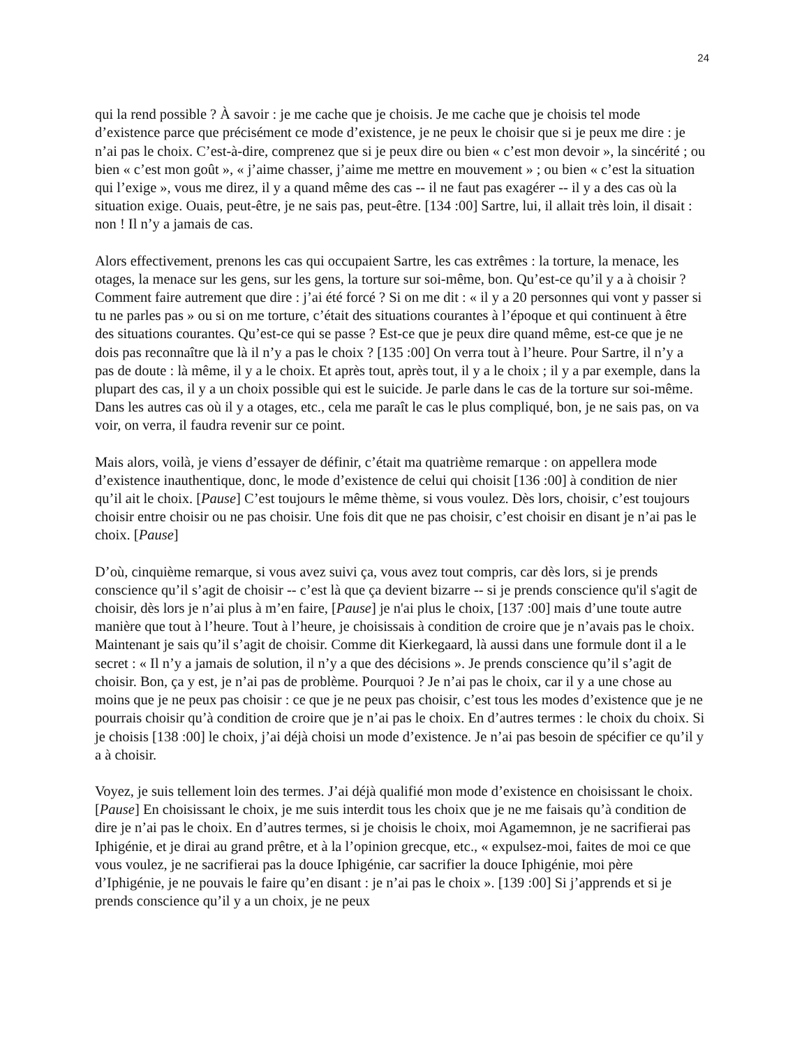24
qui la rend possible ? À savoir : je me cache que je choisis. Je me cache que je choisis tel mode d’existence parce que précisément ce mode d’existence, je ne peux le choisir que si je peux me dire : je n’ai pas le choix. C’est-à-dire, comprenez que si je peux dire ou bien « c’est mon devoir », la sincérité ; ou bien « c’est mon goût », « j’aime chasser, j’aime me mettre en mouvement » ; ou bien « c’est la situation qui l’exige », vous me direz, il y a quand même des cas -- il ne faut pas exagérer -- il y a des cas où la situation exige. Ouais, peut-être, je ne sais pas, peut-être. [134 :00] Sartre, lui, il allait très loin, il disait : non ! Il n’y a jamais de cas.
Alors effectivement, prenons les cas qui occupaient Sartre, les cas extrêmes : la torture, la menace, les otages, la menace sur les gens, sur les gens, la torture sur soi-même, bon. Qu’est-ce qu’il y a à choisir ? Comment faire autrement que dire : j’ai été forcé ? Si on me dit : « il y a 20 personnes qui vont y passer si tu ne parles pas » ou si on me torture, c’était des situations courantes à l’époque et qui continuent à être des situations courantes. Qu’est-ce qui se passe ? Est-ce que je peux dire quand même, est-ce que je ne dois pas reconnaître que là il n’y a pas le choix ? [135 :00] On verra tout à l’heure. Pour Sartre, il n’y a pas de doute : là même, il y a le choix. Et après tout, après tout, il y a le choix ; il y a par exemple, dans la plupart des cas, il y a un choix possible qui est le suicide. Je parle dans le cas de la torture sur soi-même. Dans les autres cas où il y a otages, etc., cela me paraît le cas le plus compliqué, bon, je ne sais pas, on va voir, on verra, il faudra revenir sur ce point.
Mais alors, voilà, je viens d’essayer de définir, c’était ma quatrième remarque : on appellera mode d’existence inauthentique, donc, le mode d’existence de celui qui choisit [136 :00] à condition de nier qu’il ait le choix. [Pause] C’est toujours le même thème, si vous voulez. Dès lors, choisir, c’est toujours choisir entre choisir ou ne pas choisir. Une fois dit que ne pas choisir, c’est choisir en disant je n’ai pas le choix. [Pause]
D’où, cinquième remarque, si vous avez suivi ça, vous avez tout compris, car dès lors, si je prends conscience qu’il s’agit de choisir -- c’est là que ça devient bizarre -- si je prends conscience qu'il s'agit de choisir, dès lors je n’ai plus à m’en faire, [Pause] je n'ai plus le choix, [137 :00] mais d’une toute autre manière que tout à l’heure. Tout à l’heure, je choisissais à condition de croire que je n’avais pas le choix. Maintenant je sais qu’il s’agit de choisir. Comme dit Kierkegaard, là aussi dans une formule dont il a le secret : « Il n’y a jamais de solution, il n’y a que des décisions ». Je prends conscience qu’il s’agit de choisir. Bon, ça y est, je n’ai pas de problème. Pourquoi ? Je n’ai pas le choix, car il y a une chose au moins que je ne peux pas choisir : ce que je ne peux pas choisir, c’est tous les modes d’existence que je ne pourrais choisir qu’à condition de croire que je n’ai pas le choix. En d’autres termes : le choix du choix. Si je choisis [138 :00] le choix, j’ai déjà choisi un mode d’existence. Je n’ai pas besoin de spécifier ce qu’il y a à choisir.
Voyez, je suis tellement loin des termes. J’ai déjà qualifié mon mode d’existence en choisissant le choix. [Pause] En choisissant le choix, je me suis interdit tous les choix que je ne me faisais qu’à condition de dire je n’ai pas le choix. En d’autres termes, si je choisis le choix, moi Agamemnon, je ne sacrifierai pas Iphigénie, et je dirai au grand prêtre, et à la l’opinion grecque, etc., « expulsez-moi, faites de moi ce que vous voulez, je ne sacrifierai pas la douce Iphigénie, car sacrifier la douce Iphigénie, moi père d’Iphigénie, je ne pouvais le faire qu’en disant : je n’ai pas le choix ». [139 :00] Si j’apprends et si je prends conscience qu’il y a un choix, je ne peux